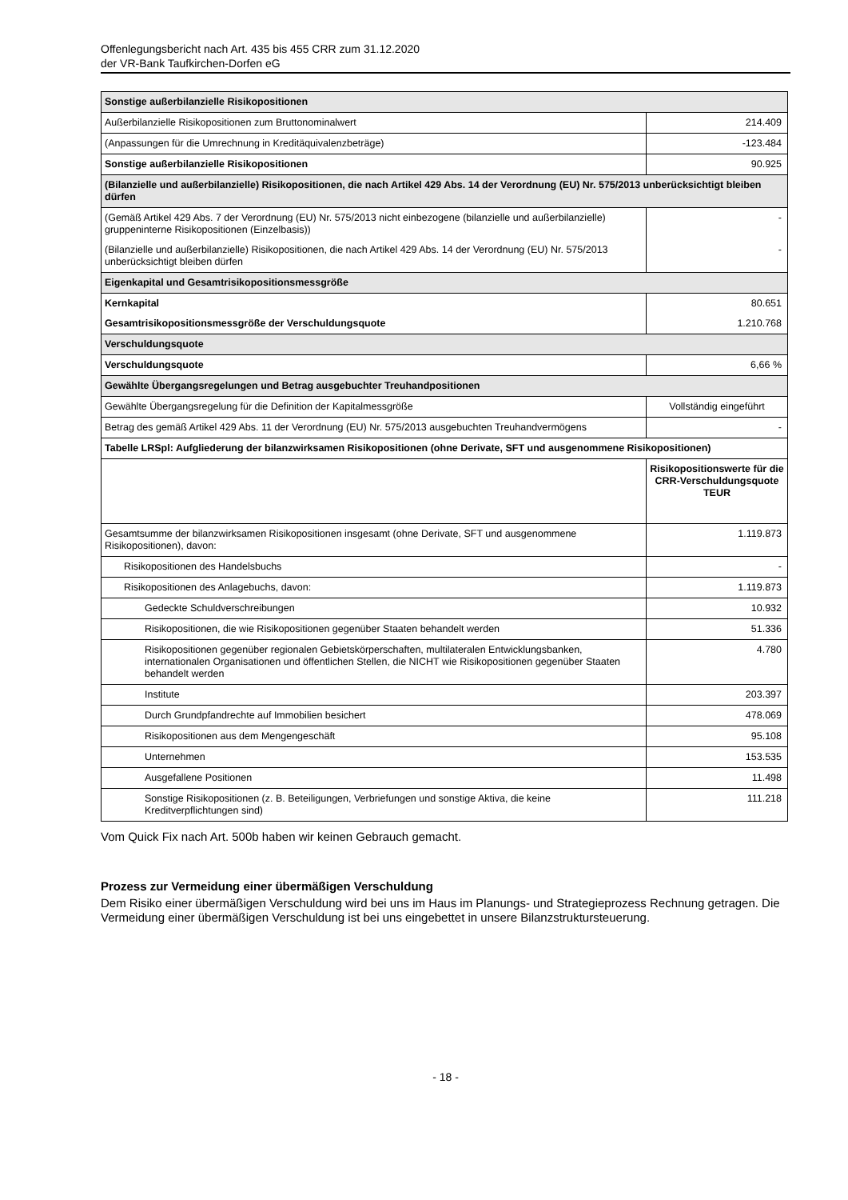Offenlegungsbericht nach Art. 435 bis 455 CRR zum 31.12.2020
der VR-Bank Taufkirchen-Dorfen eG
| Sonstige außerbilanzielle Risikopositionen | |
| --- | --- |
| Außerbilanzielle Risikopositionen zum Bruttonominalwert | 214.409 |
| (Anpassungen für die Umrechnung in Kreditäquivalenzbeträge) | -123.484 |
| Sonstige außerbilanzielle Risikopositionen | 90.925 |
| (Bilanzielle und außerbilanzielle) Risikopositionen, die nach Artikel 429 Abs. 14 der Verordnung (EU) Nr. 575/2013 unberücksichtigt bleiben dürfen | |
| (Gemäß Artikel 429 Abs. 7 der Verordnung (EU) Nr. 575/2013 nicht einbezogene (bilanzielle und außerbilanzielle) gruppeninterne Risikopositionen (Einzelbasis)) | - |
| (Bilanzielle und außerbilanzielle) Risikopositionen, die nach Artikel 429 Abs. 14 der Verordnung (EU) Nr. 575/2013 unberücksichtigt bleiben dürfen | - |
| Eigenkapital und Gesamtrisikopositionsmessgröße | |
| Kernkapital | 80.651 |
| Gesamtrisikopositionsmessgröße der Verschuldungsquote | 1.210.768 |
| Verschuldungsquote | |
| Verschuldungsquote | 6,66 % |
| Gewählte Übergangsregelungen und Betrag ausgebuchter Treuhandpositionen | |
| Gewählte Übergangsregelung für die Definition der Kapitalmessgröße | Vollständig eingeführt |
| Betrag des gemäß Artikel 429 Abs. 11 der Verordnung (EU) Nr. 575/2013 ausgebuchten Treuhandvermögens | - |
| Tabelle LRSpl: Aufgliederung der bilanzwirksamen Risikopositionen (ohne Derivate, SFT und ausgenommene Risikopositionen) | |
| | Risikopositionswerte für die CRR-Verschuldungsquote TEUR |
| Gesamtsumme der bilanzwirksamen Risikopositionen insgesamt (ohne Derivate, SFT und ausgenommene Risikopositionen), davon: | 1.119.873 |
| Risikopositionen des Handelsbuchs | - |
| Risikopositionen des Anlagebuchs, davon: | 1.119.873 |
| Gedeckte Schuldverschreibungen | 10.932 |
| Risikopositionen, die wie Risikopositionen gegenüber Staaten behandelt werden | 51.336 |
| Risikopositionen gegenüber regionalen Gebietskörperschaften, multilateralen Entwicklungsbanken, internationalen Organisationen und öffentlichen Stellen, die NICHT wie Risikopositionen gegenüber Staaten behandelt werden | 4.780 |
| Institute | 203.397 |
| Durch Grundpfandrechte auf Immobilien besichert | 478.069 |
| Risikopositionen aus dem Mengengeschäft | 95.108 |
| Unternehmen | 153.535 |
| Ausgefallene Positionen | 11.498 |
| Sonstige Risikopositionen (z. B. Beteiligungen, Verbriefungen und sonstige Aktiva, die keine Kreditverpflichtungen sind) | 111.218 |
Vom Quick Fix nach Art. 500b haben wir keinen Gebrauch gemacht.
Prozess zur Vermeidung einer übermäßigen Verschuldung
Dem Risiko einer übermäßigen Verschuldung wird bei uns im Haus im Planungs- und Strategieprozess Rechnung getragen. Die Vermeidung einer übermäßigen Verschuldung ist bei uns eingebettet in unsere Bilanzstruktursteuerung.
- 18 -